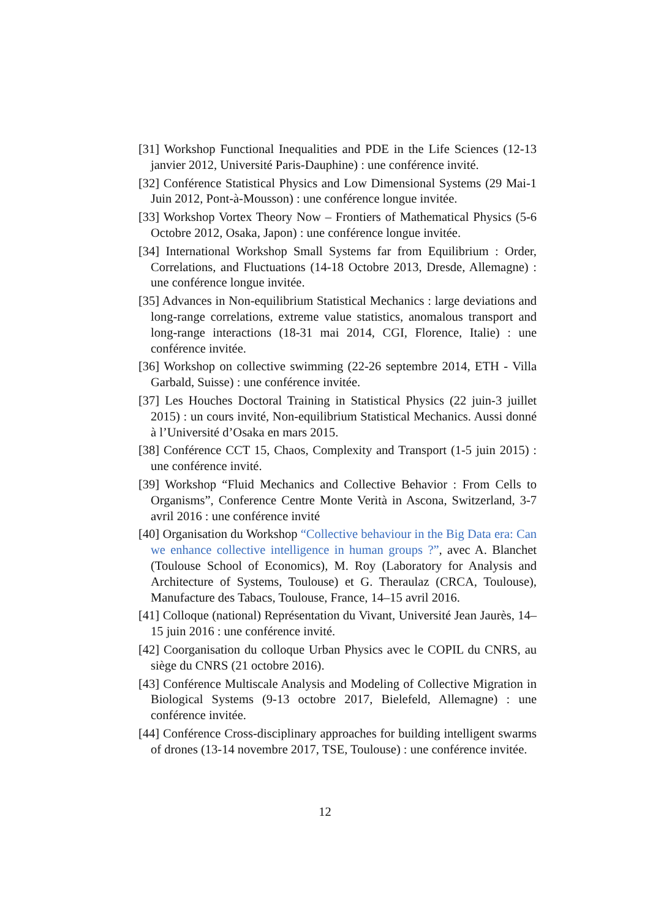[31] Workshop Functional Inequalities and PDE in the Life Sciences (12-13 janvier 2012, Université Paris-Dauphine) : une conférence invité.
[32] Conférence Statistical Physics and Low Dimensional Systems (29 Mai-1 Juin 2012, Pont-à-Mousson) : une conférence longue invitée.
[33] Workshop Vortex Theory Now – Frontiers of Mathematical Physics (5-6 Octobre 2012, Osaka, Japon) : une conférence longue invitée.
[34] International Workshop Small Systems far from Equilibrium : Order, Correlations, and Fluctuations (14-18 Octobre 2013, Dresde, Allemagne) : une conférence longue invitée.
[35] Advances in Non-equilibrium Statistical Mechanics : large deviations and long-range correlations, extreme value statistics, anomalous transport and long-range interactions (18-31 mai 2014, CGI, Florence, Italie) : une conférence invitée.
[36] Workshop on collective swimming (22-26 septembre 2014, ETH - Villa Garbald, Suisse) : une conférence invitée.
[37] Les Houches Doctoral Training in Statistical Physics (22 juin-3 juillet 2015) : un cours invité, Non-equilibrium Statistical Mechanics. Aussi donné à l’Université d’Osaka en mars 2015.
[38] Conférence CCT 15, Chaos, Complexity and Transport (1-5 juin 2015) : une conférence invité.
[39] Workshop “Fluid Mechanics and Collective Behavior : From Cells to Organisms”, Conference Centre Monte Verità in Ascona, Switzerland, 3-7 avril 2016 : une conférence invité
[40] Organisation du Workshop “Collective behaviour in the Big Data era: Can we enhance collective intelligence in human groups ?”, avec A. Blanchet (Toulouse School of Economics), M. Roy (Laboratory for Analysis and Architecture of Systems, Toulouse) et G. Theraulaz (CRCA, Toulouse), Manufacture des Tabacs, Toulouse, France, 14–15 avril 2016.
[41] Colloque (national) Représentation du Vivant, Université Jean Jaurès, 14–15 juin 2016 : une conférence invité.
[42] Coorganisation du colloque Urban Physics avec le COPIL du CNRS, au siège du CNRS (21 octobre 2016).
[43] Conférence Multiscale Analysis and Modeling of Collective Migration in Biological Systems (9-13 octobre 2017, Bielefeld, Allemagne) : une conférence invitée.
[44] Conférence Cross-disciplinary approaches for building intelligent swarms of drones (13-14 novembre 2017, TSE, Toulouse) : une conférence invitée.
12